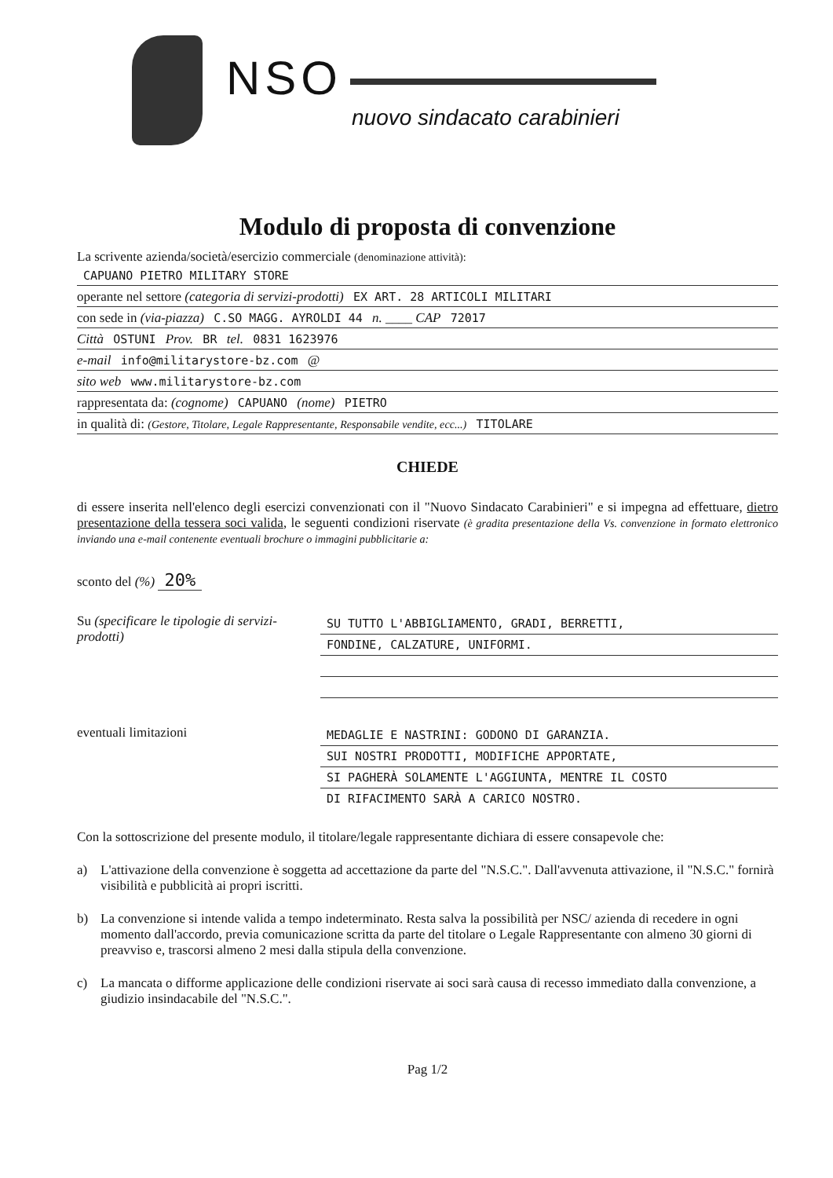NSO
nuovo sindacato carabinieri
Modulo di proposta di convenzione
La scrivente azienda/società/esercizio commerciale (denominazione attività):
CAPUANO PIETRO MILITARY STORE
operante nel settore (categoria di servizi-prodotti) EX ART. 28 ARTICOLI MILITARI
con sede in (via-piazza) C.SO MAGG. AYROLDI 44 n. ____ CAP 72017
Città OSTUNI Prov. BR tel. 0831 1623976
e-mail info@militarystore-bz.com @
sito web www.militarystore-bz.com
rappresentata da: (cognome) CAPUANO (nome) PIETRO
in qualità di: (Gestore, Titolare, Legale Rappresentante, Responsabile vendite, ecc...) TITOLARE
CHIEDE
di essere inserita nell'elenco degli esercizi convenzionati con il "Nuovo Sindacato Carabinieri" e si impegna ad effettuare, dietro presentazione della tessera soci valida, le seguenti condizioni riservate (è gradita presentazione della Vs. convenzione in formato elettronico inviando una e-mail contenente eventuali brochure o immagini pubblicitarie a:
sconto del (%) 20%
Su (specificare le tipologie di servizi-prodotti)
SU TUTTO L'ABBIGLIAMENTO, GRADI, BERRETTI,
FONDINE, CALZATURE, UNIFORMI.
eventuali limitazioni
MEDAGLIE E NASTRINI: GODONO DI GARANZIA.
SUI NOSTRI PRODOTTI, MODIFICHE APPORTATE,
SI PAGHERÀ SOLAMENTE L'AGGIUNTA, MENTRE IL COSTO
DI RIFACIMENTO SARÀ A CARICO NOSTRO.
Con la sottoscrizione del presente modulo, il titolare/legale rappresentante dichiara di essere consapevole che:
a) L'attivazione della convenzione è soggetta ad accettazione da parte del "N.S.C.". Dall'avvenuta attivazione, il "N.S.C." fornirà visibilità e pubblicità ai propri iscritti.
b) La convenzione si intende valida a tempo indeterminato. Resta salva la possibilità per NSC/ azienda di recedere in ogni momento dall'accordo, previa comunicazione scritta da parte del titolare o Legale Rappresentante con almeno 30 giorni di preavviso e, trascorsi almeno 2 mesi dalla stipula della convenzione.
c) La mancata o difforme applicazione delle condizioni riservate ai soci sarà causa di recesso immediato dalla convenzione, a giudizio insindacabile del "N.S.C.".
Pag 1/2